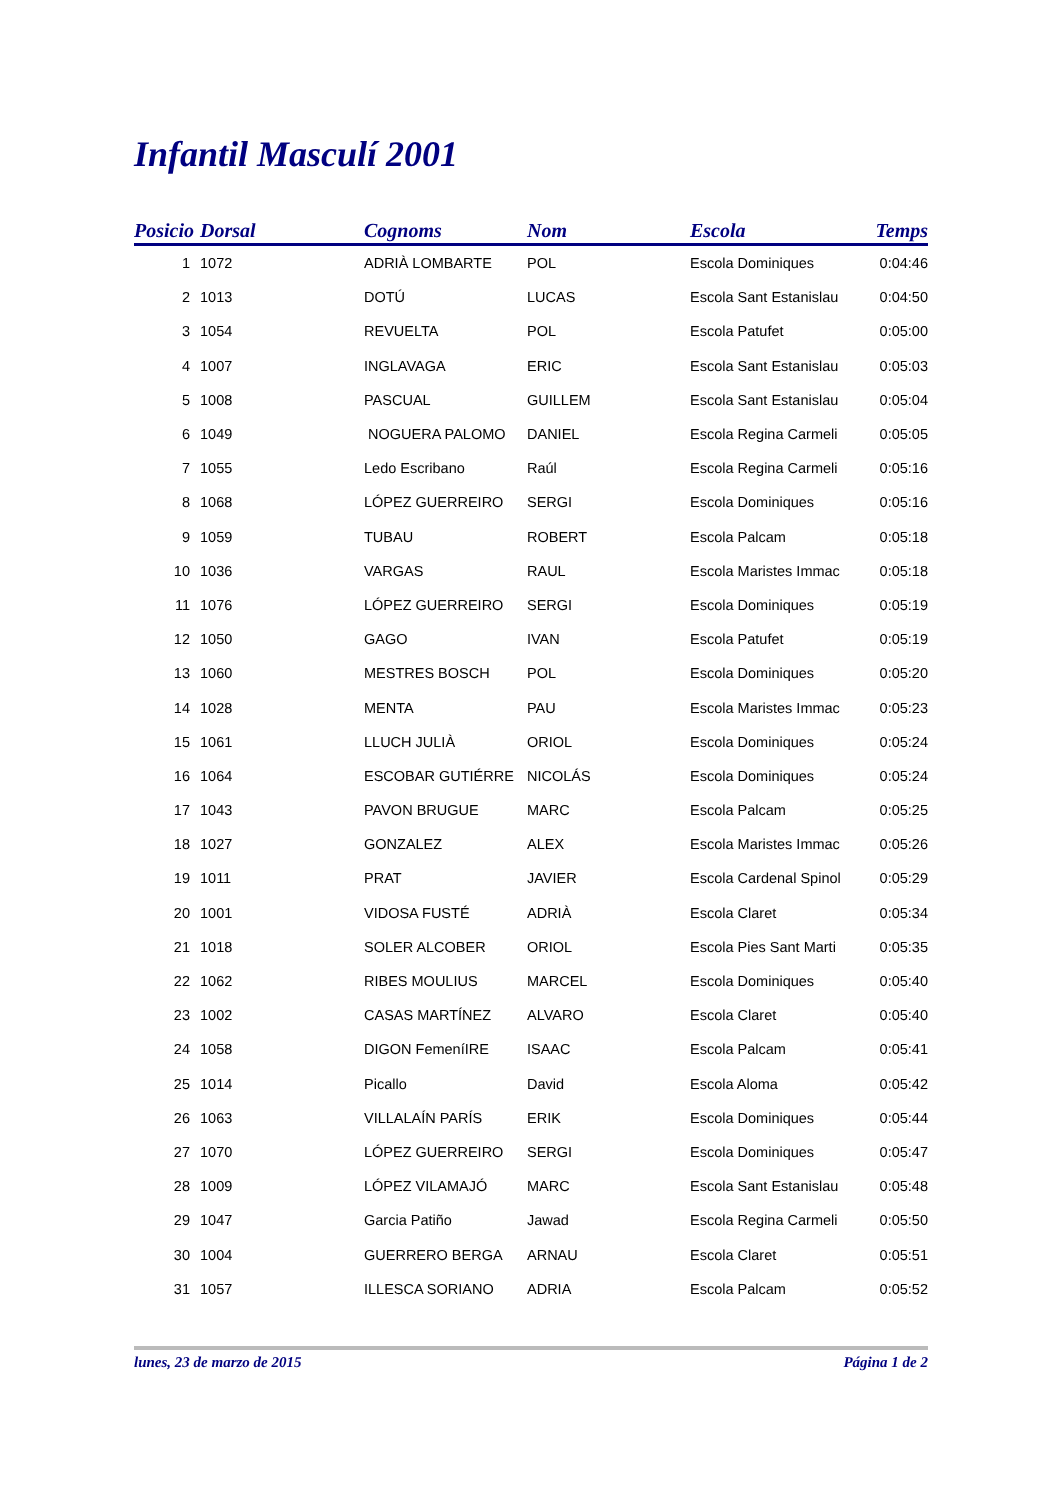Infantil Masculí 2001
| Posicio | Dorsal | Cognoms | Nom | Escola | Temps |
| --- | --- | --- | --- | --- | --- |
| 1 | 1072 | ADRIÀ LOMBARTE | POL | Escola Dominiques | 0:04:46 |
| 2 | 1013 | DOTÚ | LUCAS | Escola Sant Estanislau | 0:04:50 |
| 3 | 1054 | REVUELTA | POL | Escola Patufet | 0:05:00 |
| 4 | 1007 | INGLAVAGA | ERIC | Escola Sant Estanislau | 0:05:03 |
| 5 | 1008 | PASCUAL | GUILLEM | Escola Sant Estanislau | 0:05:04 |
| 6 | 1049 | NOGUERA PALOMO | DANIEL | Escola Regina Carmeli | 0:05:05 |
| 7 | 1055 | Ledo Escribano | Raúl | Escola Regina Carmeli | 0:05:16 |
| 8 | 1068 | LÓPEZ GUERREIRO | SERGI | Escola Dominiques | 0:05:16 |
| 9 | 1059 | TUBAU | ROBERT | Escola Palcam | 0:05:18 |
| 10 | 1036 | VARGAS | RAUL | Escola Maristes Immac | 0:05:18 |
| 11 | 1076 | LÓPEZ GUERREIRO | SERGI | Escola Dominiques | 0:05:19 |
| 12 | 1050 | GAGO | IVAN | Escola Patufet | 0:05:19 |
| 13 | 1060 | MESTRES BOSCH | POL | Escola Dominiques | 0:05:20 |
| 14 | 1028 | MENTA | PAU | Escola Maristes Immac | 0:05:23 |
| 15 | 1061 | LLUCH JULIÀ | ORIOL | Escola Dominiques | 0:05:24 |
| 16 | 1064 | ESCOBAR GUTIÉRRE | NICOLÁS | Escola Dominiques | 0:05:24 |
| 17 | 1043 | PAVON BRUGUE | MARC | Escola Palcam | 0:05:25 |
| 18 | 1027 | GONZALEZ | ALEX | Escola Maristes Immac | 0:05:26 |
| 19 | 1011 | PRAT | JAVIER | Escola Cardenal Spinol | 0:05:29 |
| 20 | 1001 | VIDOSA FUSTÉ | ADRIÀ | Escola Claret | 0:05:34 |
| 21 | 1018 | SOLER ALCOBER | ORIOL | Escola Pies Sant Marti | 0:05:35 |
| 22 | 1062 | RIBES MOULIUS | MARCEL | Escola Dominiques | 0:05:40 |
| 23 | 1002 | CASAS MARTÍNEZ | ALVARO | Escola Claret | 0:05:40 |
| 24 | 1058 | DIGON FemeníIRE | ISAAC | Escola Palcam | 0:05:41 |
| 25 | 1014 | Picallo | David | Escola Aloma | 0:05:42 |
| 26 | 1063 | VILLALAÍN PARÍS | ERIK | Escola Dominiques | 0:05:44 |
| 27 | 1070 | LÓPEZ GUERREIRO | SERGI | Escola Dominiques | 0:05:47 |
| 28 | 1009 | LÓPEZ VILAMAJÓ | MARC | Escola Sant Estanislau | 0:05:48 |
| 29 | 1047 | Garcia Patiño | Jawad | Escola Regina Carmeli | 0:05:50 |
| 30 | 1004 | GUERRERO BERGA | ARNAU | Escola Claret | 0:05:51 |
| 31 | 1057 | ILLESCA SORIANO | ADRIA | Escola Palcam | 0:05:52 |
lunes, 23 de marzo de 2015 Página 1 de 2